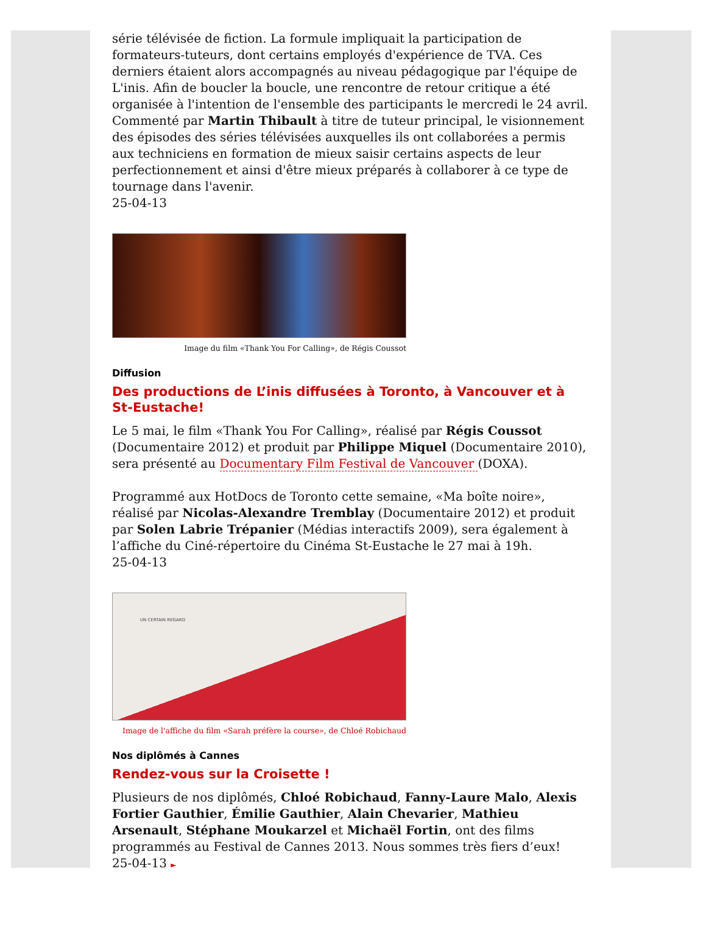série télévisée de fiction. La formule impliquait la participation de formateurs-tuteurs, dont certains employés d'expérience de TVA. Ces derniers étaient alors accompagnés au niveau pédagogique par l'équipe de L'inis. Afin de boucler la boucle, une rencontre de retour critique a été organisée à l'intention de l'ensemble des participants le mercredi le 24 avril. Commenté par Martin Thibault à titre de tuteur principal, le visionnement des épisodes des séries télévisées auxquelles ils ont collaborées a permis aux techniciens en formation de mieux saisir certains aspects de leur perfectionnement et ainsi d'être mieux préparés à collaborer à ce type de tournage dans l'avenir.
25-04-13
Image du film «Thank You For Calling», de Régis Coussot
Diffusion
Des productions de L’inis diffusées à Toronto, à Vancouver et à St-Eustache!
Le 5 mai, le film «Thank You For Calling», réalisé par Régis Coussot (Documentaire 2012) et produit par Philippe Miquel (Documentaire 2010), sera présenté au Documentary Film Festival de Vancouver (DOXA).
Programmé aux HotDocs de Toronto cette semaine, «Ma boîte noire», réalisé par Nicolas-Alexandre Tremblay (Documentaire 2012) et produit par Solen Labrie Trépanier (Médias interactifs 2009), sera également à l’affiche du Ciné-répertoire du Cinéma St-Eustache le 27 mai à 19h.
25-04-13
UN CERTAIN REGARD
Image de l'affiche du film «Sarah préfère la course», de Chloé Robichaud
Nos diplômés à Cannes
Rendez-vous sur la Croisette !
Plusieurs de nos diplômés, Chloé Robichaud, Fanny-Laure Malo, Alexis Fortier Gauthier, Émilie Gauthier, Alain Chevarier, Mathieu Arsenault, Stéphane Moukarzel et Michaël Fortin, ont des films programmés au Festival de Cannes 2013. Nous sommes très fiers d’eux!
25-04-13 ►